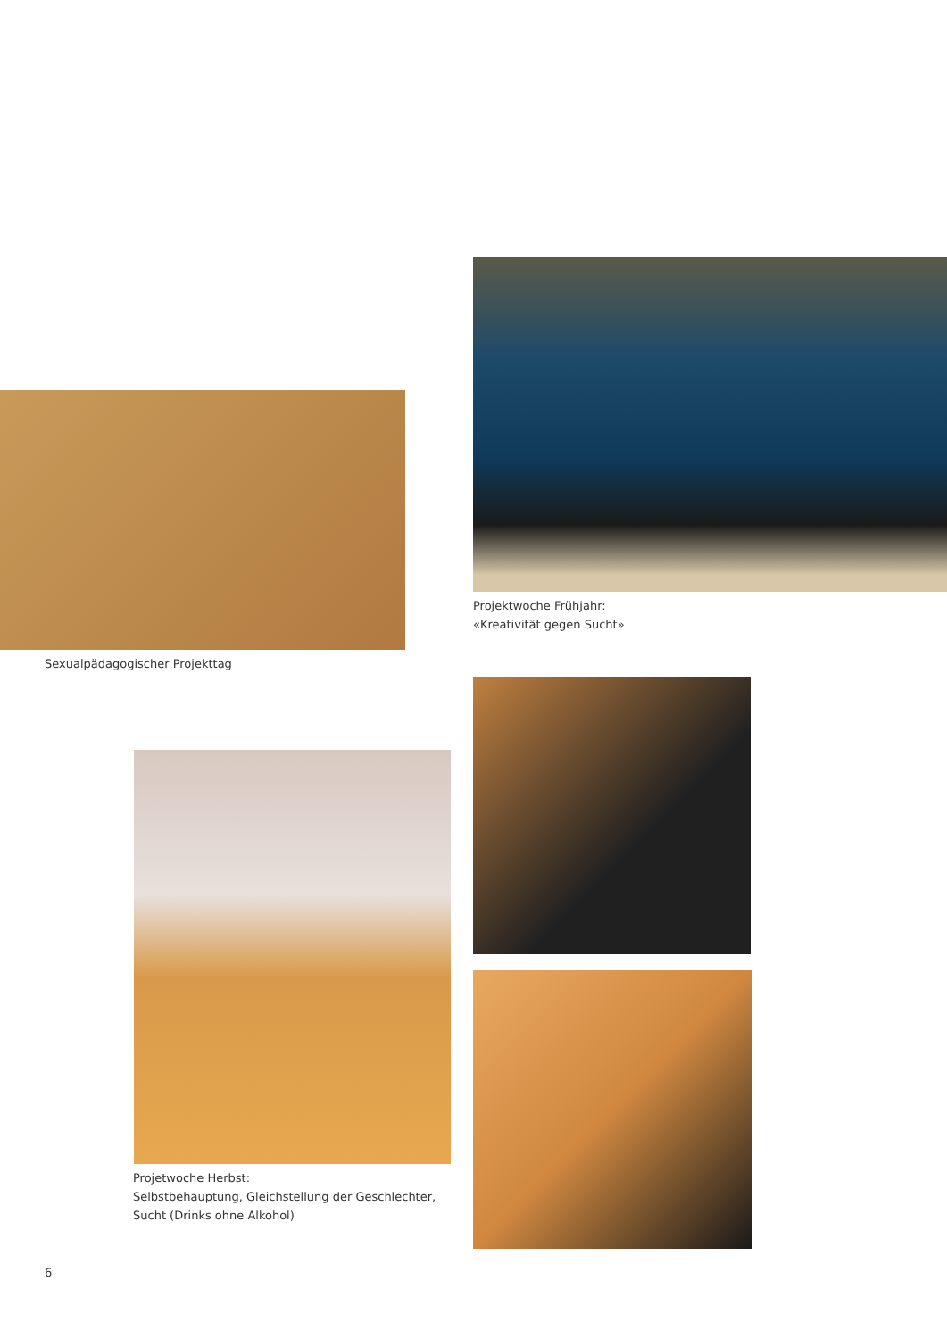Projektwoche Frühjahr:
«Kreativität gegen Sucht»
Sexualpädagogischer Projekttag
Projetwoche Herbst:
Selbstbehauptung, Gleichstellung der Geschlechter,
Sucht (Drinks ohne Alkohol)
6